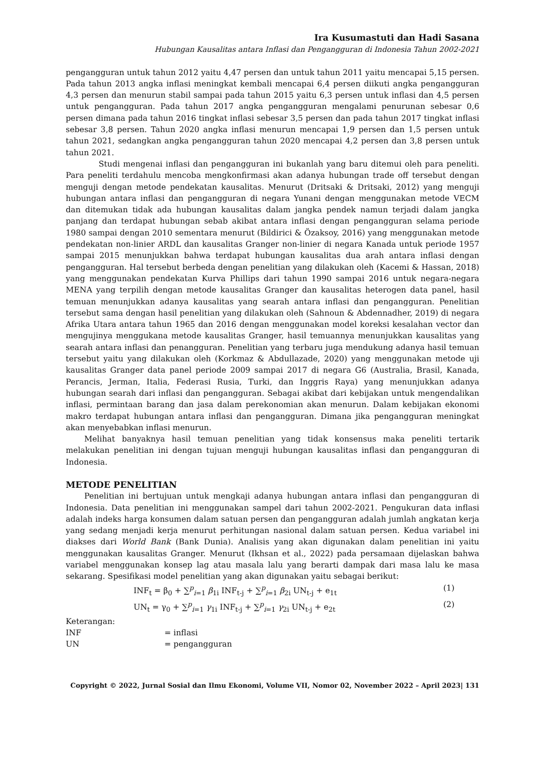Ira Kusumastuti dan Hadi Sasana
Hubungan Kausalitas antara Inflasi dan Pengangguran di Indonesia Tahun 2002-2021
pengangguran untuk tahun 2012 yaitu 4,47 persen dan untuk tahun 2011 yaitu mencapai 5,15 persen. Pada tahun 2013 angka inflasi meningkat kembali mencapai 6,4 persen diikuti angka pengangguran 4,3 persen dan menurun stabil sampai pada tahun 2015 yaitu 6,3 persen untuk inflasi dan 4,5 persen untuk pengangguran. Pada tahun 2017 angka pengangguran mengalami penurunan sebesar 0,6 persen dimana pada tahun 2016 tingkat inflasi sebesar 3,5 persen dan pada tahun 2017 tingkat inflasi sebesar 3,8 persen. Tahun 2020 angka inflasi menurun mencapai 1,9 persen dan 1,5 persen untuk tahun 2021, sedangkan angka pengangguran tahun 2020 mencapai 4,2 persen dan 3,8 persen untuk tahun 2021.
Studi mengenai inflasi dan pengangguran ini bukanlah yang baru ditemui oleh para peneliti. Para peneliti terdahulu mencoba mengkonfirmasi akan adanya hubungan trade off tersebut dengan menguji dengan metode pendekatan kausalitas. Menurut (Dritsaki & Dritsaki, 2012) yang menguji hubungan antara inflasi dan pengangguran di negara Yunani dengan menggunakan metode VECM dan ditemukan tidak ada hubungan kausalitas dalam jangka pendek namun terjadi dalam jangka panjang dan terdapat hubungan sebab akibat antara inflasi dengan pengangguran selama periode 1980 sampai dengan 2010 sementara menurut (Bildirici & Özaksoy, 2016) yang menggunakan metode pendekatan non-linier ARDL dan kausalitas Granger non-linier di negara Kanada untuk periode 1957 sampai 2015 menunjukkan bahwa terdapat hubungan kausalitas dua arah antara inflasi dengan pengangguran. Hal tersebut berbeda dengan penelitian yang dilakukan oleh (Kacemi & Hassan, 2018) yang menggunakan pendekatan Kurva Phillips dari tahun 1990 sampai 2016 untuk negara-negara MENA yang terpilih dengan metode kausalitas Granger dan kausalitas heterogen data panel, hasil temuan menunjukkan adanya kausalitas yang searah antara inflasi dan pengangguran. Penelitian tersebut sama dengan hasil penelitian yang dilakukan oleh (Sahnoun & Abdennadher, 2019) di negara Afrika Utara antara tahun 1965 dan 2016 dengan menggunakan model koreksi kesalahan vector dan mengujinya menggukana metode kausalitas Granger, hasil temuannya menunjukkan kausalitas yang searah antara inflasi dan penangguran. Penelitian yang terbaru juga mendukung adanya hasil temuan tersebut yaitu yang dilakukan oleh (Korkmaz & Abdullazade, 2020) yang menggunakan metode uji kausalitas Granger data panel periode 2009 sampai 2017 di negara G6 (Australia, Brasil, Kanada, Perancis, Jerman, Italia, Federasi Rusia, Turki, dan Inggris Raya) yang menunjukkan adanya hubungan searah dari inflasi dan pengangguran. Sebagai akibat dari kebijakan untuk mengendalikan inflasi, permintaan barang dan jasa dalam perekonomian akan menurun. Dalam kebijakan ekonomi makro terdapat hubungan antara inflasi dan pengangguran. Dimana jika pengangguran meningkat akan menyebabkan inflasi menurun.
Melihat banyaknya hasil temuan penelitian yang tidak konsensus maka peneliti tertarik melakukan penelitian ini dengan tujuan menguji hubungan kausalitas inflasi dan pengangguran di Indonesia.
METODE PENELITIAN
Penelitian ini bertujuan untuk mengkaji adanya hubungan antara inflasi dan pengangguran di Indonesia. Data penelitian ini menggunakan sampel dari tahun 2002-2021. Pengukuran data inflasi adalah indeks harga konsumen dalam satuan persen dan pengangguran adalah jumlah angkatan kerja yang sedang menjadi kerja menurut perhitungan nasional dalam satuan persen. Kedua variabel ini diakses dari World Bank (Bank Dunia). Analisis yang akan digunakan dalam penelitian ini yaitu menggunakan kausalitas Granger. Menurut (Ikhsan et al., 2022) pada persamaan dijelaskan bahwa variabel menggunakan konsep lag atau masala lalu yang berarti dampak dari masa lalu ke masa sekarang. Spesifikasi model penelitian yang akan digunakan yaitu sebagai berikut:
INF<sub>t</sub> = β<sub>0</sub> + ∑<sup>p</sup><sub>i=1</sub> β<sub>1i</sub> INF<sub>t-j</sub> + ∑<sup>p</sup><sub>i=1</sub> β<sub>2i</sub> UN<sub>t-j</sub> + e<sub>1t</sub> (1)
UN<sub>t</sub> = γ<sub>0</sub> + ∑<sup>p</sup><sub>i=1</sub> γ<sub>1i</sub> INF<sub>t-j</sub> + ∑<sup>p</sup><sub>i=1</sub> γ<sub>2i</sub> UN<sub>t-j</sub> + e<sub>2t</sub> (2)
Keterangan:
INF = inflasi
UN = pengangguran
Copyright © 2022, Jurnal Sosial dan Ilmu Ekonomi, Volume VII, Nomor 02, November 2022 – April 2023| 131